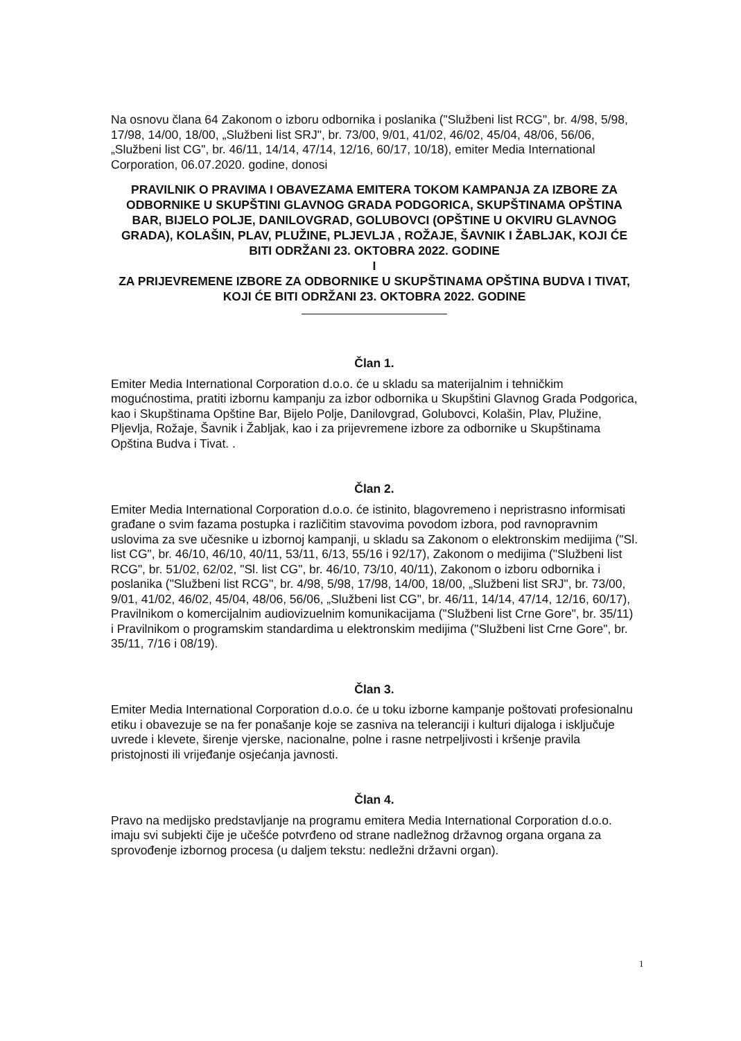Na osnovu člana 64 Zakonom o izboru odbornika i poslanika ("Službeni list RCG", br. 4/98, 5/98, 17/98, 14/00, 18/00, „Službeni list SRJ", br. 73/00, 9/01, 41/02, 46/02, 45/04, 48/06, 56/06, „Službeni list CG", br. 46/11, 14/14, 47/14, 12/16, 60/17, 10/18), emiter Media International Corporation, 06.07.2020. godine, donosi
PRAVILNIK O PRAVIMA I OBAVEZAMA EMITERA TOKOM KAMPANJA ZA IZBORE ZA ODBORNIKE U SKUPŠTINI GLAVNOG GRADA PODGORICA, SKUPŠTINAMA OPŠTINA BAR, BIJELO POLJE, DANILOVGRAD, GOLUBOVCI (OPŠTINE U OKVIRU GLAVNOG GRADA), KOLAŠIN, PLAV, PLUŽINE, PLJEVLJA , ROŽAJE, ŠAVNIK I ŽABLJAK, KOJI ĆE BITI ODRŽANI 23. OKTOBRA 2022. GODINE
I
ZA PRIJEVREMENE IZBORE ZA ODBORNIKE U SKUPŠTINAMA OPŠTINA BUDVA I TIVAT, KOJI ĆE BITI ODRŽANI 23. OKTOBRA 2022. GODINE
Član 1.
Emiter Media International Corporation d.o.o. će u skladu sa materijalnim i tehničkim mogućnostima, pratiti izbornu kampanju za izbor odbornika u Skupštini Glavnog Grada Podgorica, kao i Skupštinama Opštine Bar, Bijelo Polje, Danilovgrad, Golubovci, Kolašin, Plav, Plužine, Pljevlja, Rožaje, Šavnik i Žabljak, kao i za prijevremene izbore za odbornike u Skupštinama Opština Budva i Tivat. .
Član 2.
Emiter Media International Corporation d.o.o. će istinito, blagovremeno i nepristrasno informisati građane o svim fazama postupka i različitim stavovima povodom izbora, pod ravnopravnim uslovima za sve učesnike u izbornoj kampanji, u skladu sa Zakonom o elektronskim medijima ("Sl. list CG", br. 46/10, 46/10, 40/11, 53/11, 6/13, 55/16 i 92/17), Zakonom o medijima ("Službeni list RCG", br. 51/02, 62/02, "Sl. list CG", br. 46/10, 73/10, 40/11), Zakonom o izboru odbornika i poslanika ("Službeni list RCG", br. 4/98, 5/98, 17/98, 14/00, 18/00, „Službeni list SRJ", br. 73/00, 9/01, 41/02, 46/02, 45/04, 48/06, 56/06, „Službeni list CG", br. 46/11, 14/14, 47/14, 12/16, 60/17), Pravilnikom o komercijalnim audiovizuelnim komunikacijama ("Službeni list Crne Gore", br. 35/11) i Pravilnikom o programskim standardima u elektronskim medijima ("Službeni list Crne Gore", br. 35/11, 7/16 i 08/19).
Član 3.
Emiter Media International Corporation d.o.o. će u toku izborne kampanje poštovati profesionalnu etiku i obavezuje se na fer ponašanje koje se zasniva na teleranciji i kulturi dijaloga i isključuje uvrede i klevete, širenje vjerske, nacionalne, polne i rasne netrpeljivosti i kršenje pravila pristojnosti ili vrijeđanje osjećanja javnosti.
Član 4.
Pravo na medijsko predstavljanje na programu emitera Media International Corporation d.o.o. imaju svi subjekti čije je učešće potvrđeno od strane nadležnog državnog organa organa za sprovođenje izbornog procesa (u daljem tekstu: nedležni državni organ).
1